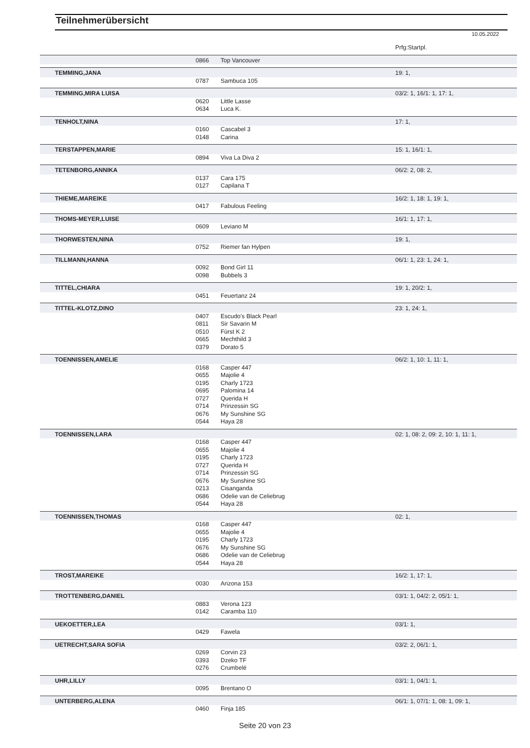Teilnehmerübersicht
10.05.2022
| | | | Prfg:Startpl. |
| | 0866 | Top Vancouver | |
| TEMMING,JANA | | | 19: 1, |
| | 0787 | Sambuca 105 | |
| TEMMING,MIRA LUISA | | | 03/2: 1, 16/1: 1, 17: 1, |
| | 0620 | Little Lasse | |
| | 0634 | Luca K. | |
| TENHOLT,NINA | | | 17: 1, |
| | 0160 | Cascabel 3 | |
| | 0148 | Carina | |
| TERSTAPPEN,MARIE | | | 15: 1, 16/1: 1, |
| | 0894 | Viva La Diva 2 | |
| TETENBORG,ANNIKA | | | 06/2: 2, 08: 2, |
| | 0137 | Cara 175 | |
| | 0127 | Capilana T | |
| THIEME,MAREIKE | | | 16/2: 1, 18: 1, 19: 1, |
| | 0417 | Fabulous Feeling | |
| THOMS-MEYER,LUISE | | | 16/1: 1, 17: 1, |
| | 0609 | Leviano M | |
| THORWESTEN,NINA | | | 19: 1, |
| | 0752 | Riemer fan Hylpen | |
| TILLMANN,HANNA | | | 06/1: 1, 23: 1, 24: 1, |
| | 0092 | Bond Girl 11 | |
| | 0098 | Bubbels 3 | |
| TITTEL,CHIARA | | | 19: 1, 20/2: 1, |
| | 0451 | Feuertanz 24 | |
| TITTEL-KLOTZ,DINO | | | 23: 1, 24: 1, |
| | 0407 | Escudo's Black Pearl | |
| | 0811 | Sir Savarin M | |
| | 0510 | Fürst K 2 | |
| | 0665 | Mechthild 3 | |
| | 0379 | Dorato 5 | |
| TOENNISSEN,AMELIE | | | 06/2: 1, 10: 1, 11: 1, |
| | 0168 | Casper 447 | |
| | 0655 | Majolie 4 | |
| | 0195 | Charly 1723 | |
| | 0695 | Palomina 14 | |
| | 0727 | Querida H | |
| | 0714 | Prinzessin SG | |
| | 0676 | My Sunshine SG | |
| | 0544 | Haya 28 | |
| TOENNISSEN,LARA | | | 02: 1, 08: 2, 09: 2, 10: 1, 11: 1, |
| | 0168 | Casper 447 | |
| | 0655 | Majolie 4 | |
| | 0195 | Charly 1723 | |
| | 0727 | Querida H | |
| | 0714 | Prinzessin SG | |
| | 0676 | My Sunshine SG | |
| | 0213 | Cisanganda | |
| | 0686 | Odelie van de Celiebrug | |
| | 0544 | Haya 28 | |
| TOENNISSEN,THOMAS | | | 02: 1, |
| | 0168 | Casper 447 | |
| | 0655 | Majolie 4 | |
| | 0195 | Charly 1723 | |
| | 0676 | My Sunshine SG | |
| | 0686 | Odelie van de Celiebrug | |
| | 0544 | Haya 28 | |
| TROST,MAREIKE | | | 16/2: 1, 17: 1, |
| | 0030 | Arizona 153 | |
| TROTTENBERG,DANIEL | | | 03/1: 1, 04/2: 2, 05/1: 1, |
| | 0883 | Verona 123 | |
| | 0142 | Caramba 110 | |
| UEKOETTER,LEA | | | 03/1: 1, |
| | 0429 | Fawela | |
| UETRECHT,SARA SOFIA | | | 03/2: 2, 06/1: 1, |
| | 0269 | Corvin 23 | |
| | 0393 | Dzeko TF | |
| | 0276 | Crumbelé | |
| UHR,LILLY | | | 03/1: 1, 04/1: 1, |
| | 0095 | Brentano O | |
| UNTERBERG,ALENA | | | 06/1: 1, 07/1: 1, 08: 1, 09: 1, |
| | 0460 | Finja 185 | |
Seite 20 von 23